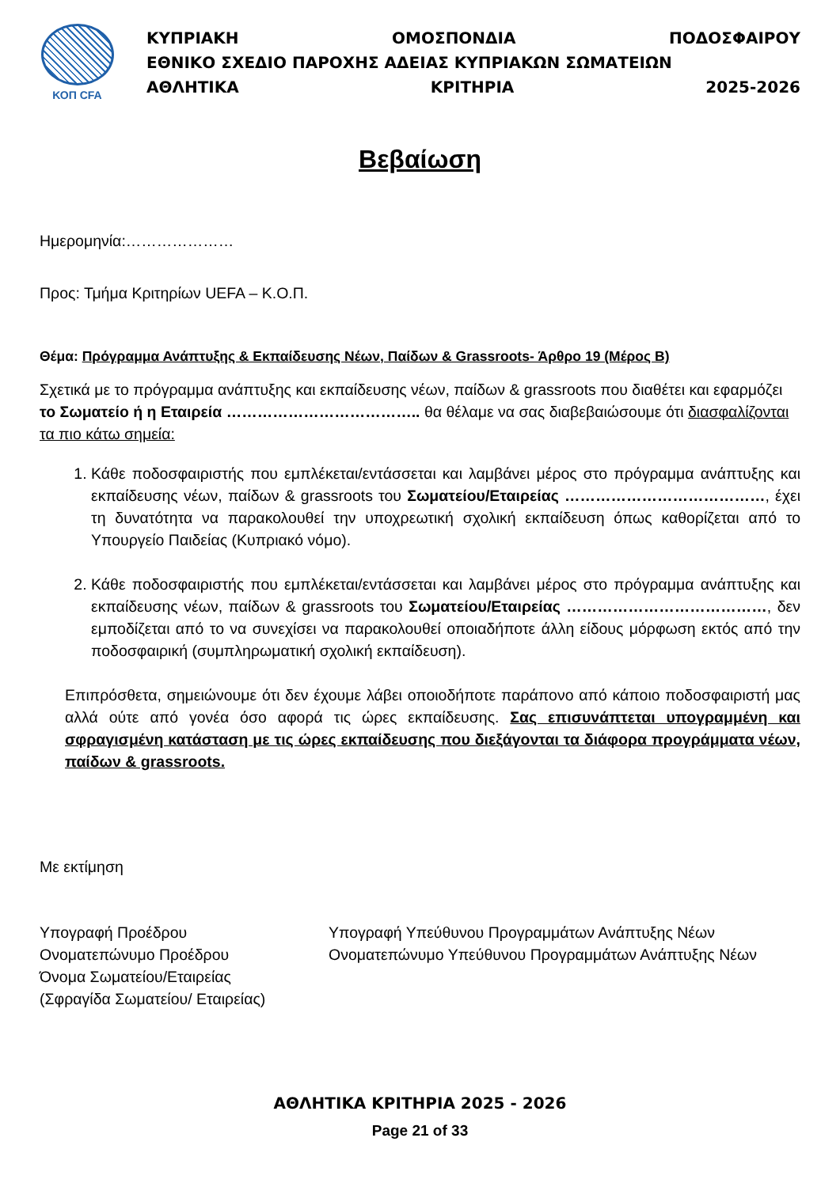ΚΟΠ CFA
ΚΥΠΡΙΑΚΗ ΟΜΟΣΠΟΝΔΙΑ ΠΟΔΟΣΦΑΙΡΟΥ
ΕΘΝΙΚΟ ΣΧΕΔΙΟ ΠΑΡΟΧΗΣ ΑΔΕΙΑΣ ΚΥΠΡΙΑΚΩΝ ΣΩΜΑΤΕΙΩΝ
ΑΘΛΗΤΙΚΑ ΚΡΙΤΗΡΙΑ 2025-2026
Βεβαίωση
Ημερομηνία:…………………
Προς: Τμήμα Κριτηρίων UEFA – Κ.Ο.Π.
Θέμα: Πρόγραμμα Ανάπτυξης & Εκπαίδευσης Νέων, Παίδων & Grassroots- Άρθρο 19 (Μέρος Β)
Σχετικά με το πρόγραμμα ανάπτυξης και εκπαίδευσης νέων, παίδων & grassroots που διαθέτει και εφαρμόζει το Σωματείο ή η Εταιρεία ……………………………….. θα θέλαμε να σας διαβεβαιώσουμε ότι διασφαλίζονται τα πιο κάτω σημεία:
1. Κάθε ποδοσφαιριστής που εμπλέκεται/εντάσσεται και λαμβάνει μέρος στο πρόγραμμα ανάπτυξης και εκπαίδευσης νέων, παίδων & grassroots του Σωματείου/Εταιρείας …………………………………, έχει τη δυνατότητα να παρακολουθεί την υποχρεωτική σχολική εκπαίδευση όπως καθορίζεται από το Υπουργείο Παιδείας (Κυπριακό νόμο).
2. Κάθε ποδοσφαιριστής που εμπλέκεται/εντάσσεται και λαμβάνει μέρος στο πρόγραμμα ανάπτυξης και εκπαίδευσης νέων, παίδων & grassroots του Σωματείου/Εταιρείας …………………………………, δεν εμποδίζεται από το να συνεχίσει να παρακολουθεί οποιαδήποτε άλλη είδους μόρφωση εκτός από την ποδοσφαιρική (συμπληρωματική σχολική εκπαίδευση).
Επιπρόσθετα, σημειώνουμε ότι δεν έχουμε λάβει οποιοδήποτε παράπονο από κάποιο ποδοσφαιριστή μας αλλά ούτε από γονέα όσο αφορά τις ώρες εκπαίδευσης. Σας επισυνάπτεται υπογραμμένη και σφραγισμένη κατάσταση με τις ώρες εκπαίδευσης που διεξάγονται τα διάφορα προγράμματα νέων, παίδων & grassroots.
Με εκτίμηση
Υπογραφή Προέδρου
Ονοματεπώνυμο Προέδρου
Όνομα Σωματείου/Εταιρείας
(Σφραγίδα Σωματείου/ Εταιρείας)
Υπογραφή Υπεύθυνου Προγραμμάτων Ανάπτυξης Νέων
Ονοματεπώνυμο Υπεύθυνου Προγραμμάτων Ανάπτυξης Νέων
ΑΘΛΗΤΙΚΑ ΚΡΙΤΗΡΙΑ 2025 - 2026
Page 21 of 33